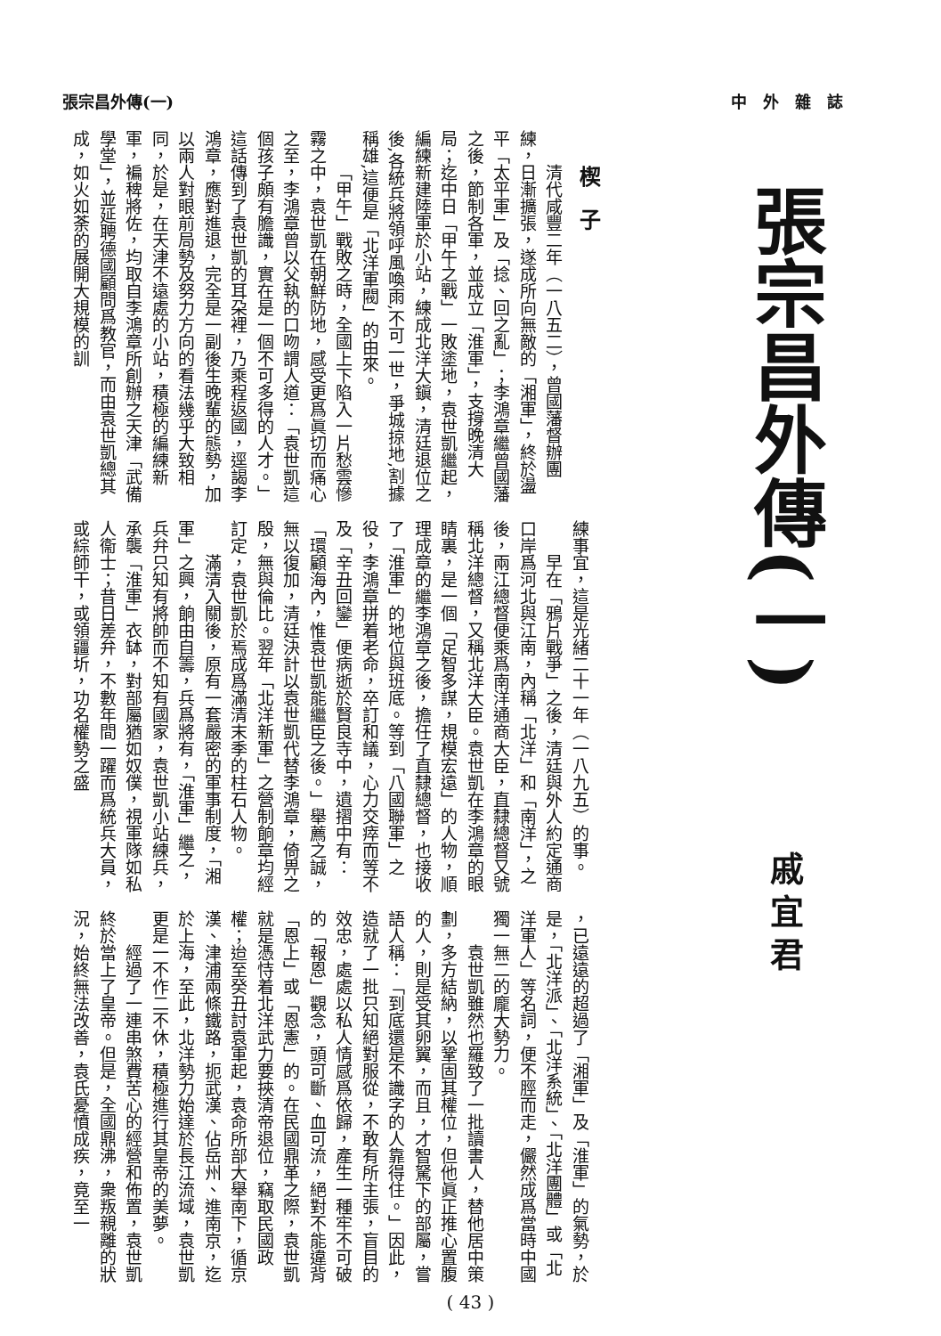張宗昌外傳(一) 中　外　雜　誌
張宗昌外傳(一)
戚宜君
楔　子
清代咸豐二年（一八五二），曾國藩督辦團練，日漸擴張，遂成所向無敵的「湘軍」，終於盪平「太平軍」及「捻、回之亂」；李鴻章繼曾國藩之後，節制各軍，並成立「淮軍」，支撐晚清大局；迄中日「甲午之戰」一敗塗地，袁世凱繼起，編練新建陸軍於小站，練成北洋大鎭，清廷退位之後,各統兵將領呼風喚雨,不可一世，爭城掠地,割據稱雄,這便是「北洋軍閥」的由來。
「甲午」戰敗之時，全國上下陷入一片愁雲慘霧之中，袁世凱在朝鮮防地，感受更爲眞切而痛心之至，李鴻章曾以父執的口吻謂人道：「袁世凱這個孩子頗有膽識，實在是一個不可多得的人才。」這話傳到了袁世凱的耳朶裡，乃乘程返國，逕謁李鴻章，應對進退，完全是一副後生晚輩的態勢，加以兩人對眼前局勢及努力方向的看法幾乎大致相同，於是，在天津不遠處的小站，積極的編練新軍，褊稗將佐，均取自李鴻章所創辦之天津「武備學堂」，並延聘德國顧問爲教官，而由袁世凱總其成，如火如荼的展開大規模的訓
練事宜，這是光緒二十一年（一八九五）的事。
早在「鴉片戰爭」之後，清廷與外人約定通商口岸爲河北與江南，內稱「北洋」和「南洋」，之後，兩江總督便乘爲南洋通商大臣，直隸總督又號稱北洋總督，又稱北洋大臣。袁世凱在李鴻章的眼睛裏，是一個「足智多謀，規模宏遠」的人物，順理成章的繼李鴻章之後，擔任了直隸總督，也接收了「淮軍」的地位與班底。等到「八國聯軍」之役，李鴻章拼着老命，卒訂和議，心力交瘁而等不及「辛丑回鑾」便病逝於賢良寺中，遺摺中有：「環顧海內，惟袁世凱能繼臣之後。」舉薦之誠，無以復加，清廷決計以袁世凱代替李鴻章，倚畀之殷，無與倫比。翌年「北洋新軍」之營制餉章均經訂定，袁世凱於焉成爲滿清末季的柱石人物。
滿清入關後，原有一套嚴密的軍事制度，「湘軍」之興，餉由自籌，兵爲將有，「淮軍」繼之，兵弁只知有將帥而不知有國家，袁世凱小站練兵，承襲「淮軍」衣缽，對部屬猶如奴僕，視軍隊如私人衞士；昔日差弁，不數年間一躍而爲統兵大員，或綜師干，或領疆圻，功名權勢之盛
，已遠遠的超過了「湘軍」及「淮軍」的氣勢，於是，「北洋派」、「北洋系統」、「北洋團體」或「北洋軍人」等名詞，便不脛而走，儼然成爲當時中國獨一無二的龐大勢力。
袁世凱雖然也羅致了一批讀書人，替他居中策劃，多方結納，以鞏固其權位，但他眞正推心置腹的人，則是受其卵翼，而且，才智駑下的部屬，嘗語人稱：「到底還是不識字的人靠得住。」因此，造就了一批只知絕對服從，不敢有所主張，盲目的效忠，處處以私人情感爲依歸，產生一種牢不可破的「報恩」觀念，頭可斷、血可流，絕對不能違背「恩上」或「恩憲」的。在民國鼎革之際，袁世凱就是憑恃着北洋武力要挾清帝退位，竊取民國政權；迨至癸丑討袁軍起，袁命所部大舉南下，循京漢、津浦兩條鐵路，扼武漢、佔岳州、進南京，迄於上海，至此，北洋勢力始達於長江流域，袁世凱更是一不作二不休，積極進行其皇帝的美夢。
經過了一連串煞費苦心的經營和佈置，袁世凱終於當上了皇帝。但是，全國鼎沸，衆叛親離的狀況，始終無法改善，袁氏憂憤成疾，竟至一
( 43 )